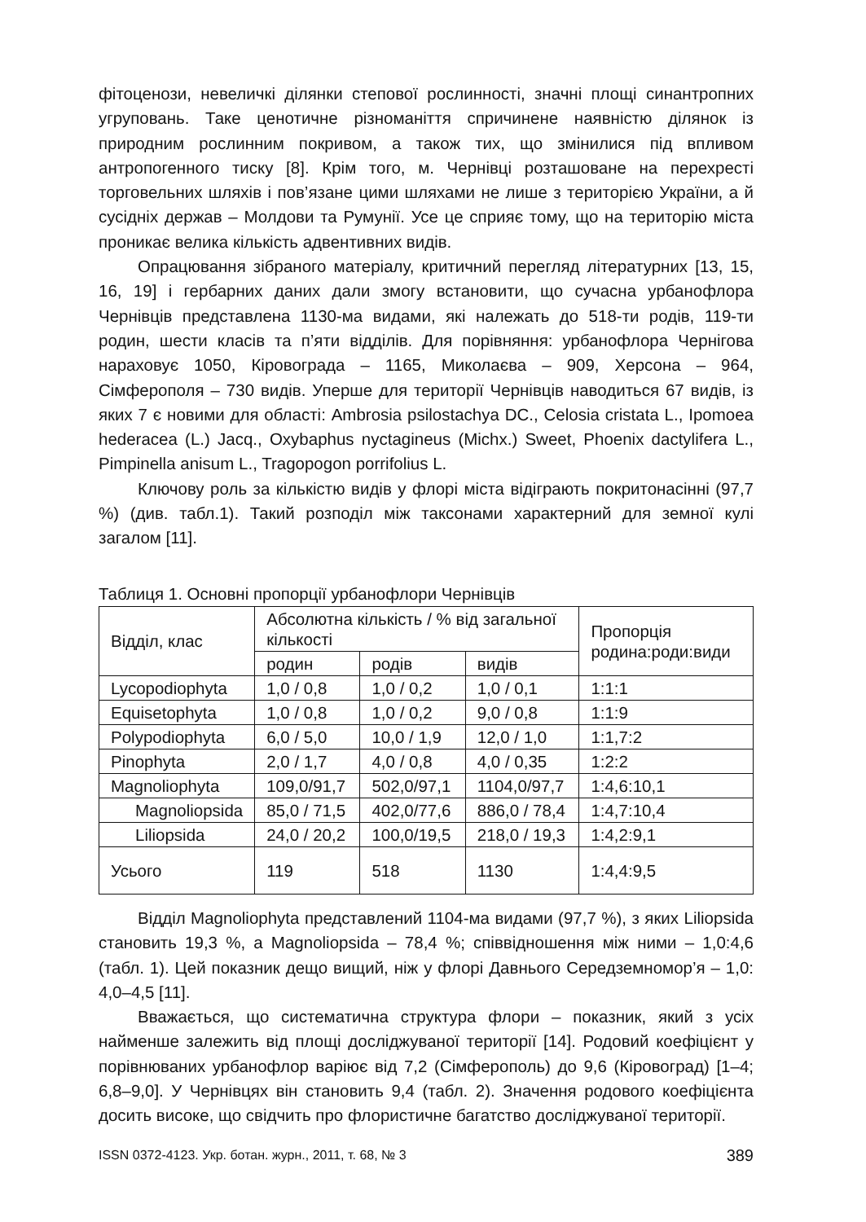фітоценози, невеличкі ділянки степової рослинності, значні площі синантропних угруповань. Таке ценотичне різноманіття спричинене наявністю ділянок із природним рослинним покривом, а також тих, що змінилися під впливом антропогенного тиску [8]. Крім того, м. Чернівці розташоване на перехресті торговельних шляхів і пов’язане цими шляхами не лише з територією України, а й сусідніх держав – Молдови та Румунії. Усе це сприяє тому, що на територію міста проникає велика кількість адвентивних видів.
Опрацювання зібраного матеріалу, критичний перегляд літературних [13, 15, 16, 19] і гербарних даних дали змогу встановити, що сучасна урбанофлора Чернівців представлена 1130-ма видами, які належать до 518-ти родів, 119-ти родин, шести класів та п’яти відділів. Для порівняння: урбанофлора Чернігова нараховує 1050, Кіровограда – 1165, Миколаєва – 909, Херсона – 964, Сімферополя – 730 видів. Уперше для території Чернівців наводиться 67 видів, із яких 7 є новими для області: Ambrosia psilostachya DC., Celosia cristata L., Ipomoea hederacea (L.) Jacq., Oxybaphus nyctagineus (Michx.) Sweet, Phoenix dactylifera L., Pimpinella anisum L., Tragopogon porrifolius L.
Ключову роль за кількістю видів у флорі міста відіграють покритонасінні (97,7 %) (див. табл.1). Такий розподіл між таксонами характерний для земної кулі загалом [11].
Таблиця 1. Основні пропорції урбанофлори Чернівців
| Відділ, клас | Абсолютна кількість / % від загальної кількості | | | Пропорція родина:роди:види |
| --- | --- | --- | --- | --- |
| | родин | родів | видів | |
| Lycopodiophyta | 1,0 / 0,8 | 1,0 / 0,2 | 1,0 / 0,1 | 1:1:1 |
| Equisetophyta | 1,0 / 0,8 | 1,0 / 0,2 | 9,0 / 0,8 | 1:1:9 |
| Polypodiophyta | 6,0 / 5,0 | 10,0 / 1,9 | 12,0 / 1,0 | 1:1,7:2 |
| Pinophyta | 2,0 / 1,7 | 4,0 / 0,8 | 4,0 / 0,35 | 1:2:2 |
| Magnoliophyta | 109,0/91,7 | 502,0/97,1 | 1104,0/97,7 | 1:4,6:10,1 |
| Magnoliopsida | 85,0 / 71,5 | 402,0/77,6 | 886,0 / 78,4 | 1:4,7:10,4 |
| Liliopsida | 24,0 / 20,2 | 100,0/19,5 | 218,0 / 19,3 | 1:4,2:9,1 |
| Усього | 119 | 518 | 1130 | 1:4,4:9,5 |
Відділ Magnoliophyta представлений 1104-ма видами (97,7 %), з яких Liliopsida становить 19,3 %, а Magnoliopsida – 78,4 %; співвідношення між ними – 1,0:4,6 (табл. 1). Цей показник дещо вищий, ніж у флорі Давнього Середземномор’я – 1,0: 4,0–4,5 [11].
Вважається, що систематична структура флори – показник, який з усіх найменше залежить від площі досліджуваної території [14]. Родовий коефіцієнт у порівнюваних урбанофлор варіює від 7,2 (Сімферополь) до 9,6 (Кіровоград) [1–4; 6,8–9,0]. У Чернівцях він становить 9,4 (табл. 2). Значення родового коефіцієнта досить високе, що свідчить про флористичне багатство досліджуваної території.
ISSN 0372-4123. Укр. ботан. журн., 2011, т. 68, № 3 389